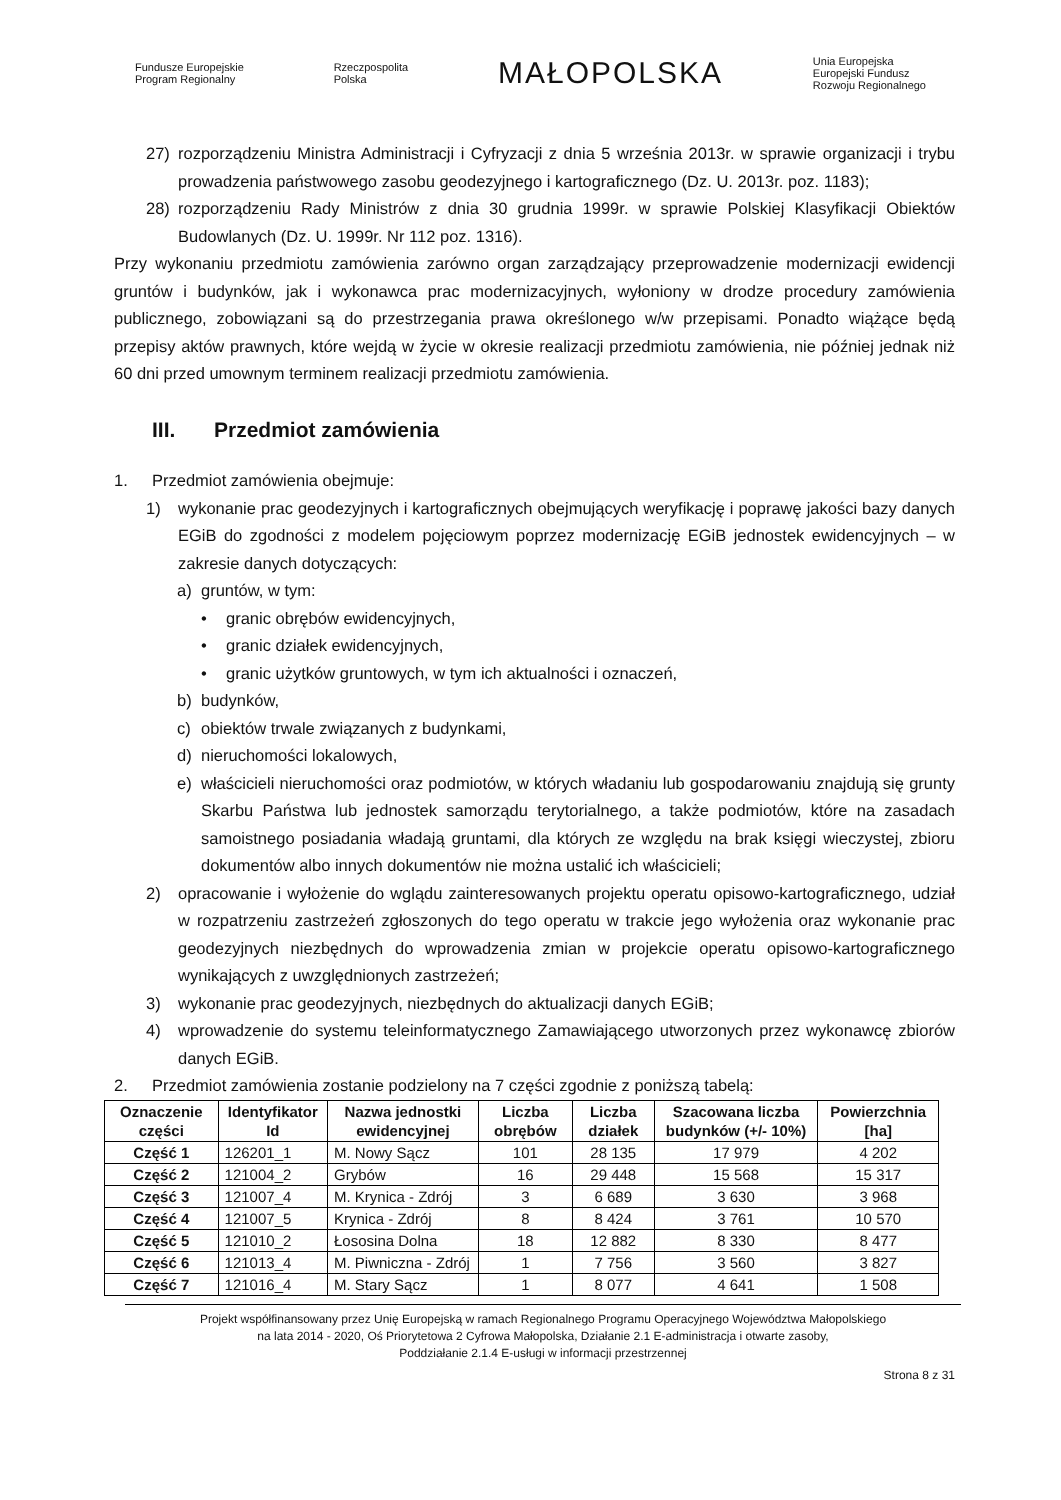Fundusze Europejskie
Program Regionalny
Rzeczpospolita
Polska
MAŁOPOLSKA
Unia Europejska
Europejski Fundusz
Rozwoju Regionalnego
27) rozporządzeniu Ministra Administracji i Cyfryzacji z dnia 5 września 2013r. w sprawie organizacji i trybu prowadzenia państwowego zasobu geodezyjnego i kartograficznego (Dz. U. 2013r. poz. 1183);
28) rozporządzeniu Rady Ministrów z dnia 30 grudnia 1999r. w sprawie Polskiej Klasyfikacji Obiektów Budowlanych (Dz. U. 1999r. Nr 112 poz. 1316).
Przy wykonaniu przedmiotu zamówienia zarówno organ zarządzający przeprowadzenie modernizacji ewidencji gruntów i budynków, jak i wykonawca prac modernizacyjnych, wyłoniony w drodze procedury zamówienia publicznego, zobowiązani są do przestrzegania prawa określonego w/w przepisami. Ponadto wiążące będą przepisy aktów prawnych, które wejdą w życie w okresie realizacji przedmiotu zamówienia, nie później jednak niż 60 dni przed umownym terminem realizacji przedmiotu zamówienia.
III. Przedmiot zamówienia
1. Przedmiot zamówienia obejmuje:
1) wykonanie prac geodezyjnych i kartograficznych obejmujących weryfikację i poprawę jakości bazy danych EGiB do zgodności z modelem pojęciowym poprzez modernizację EGiB jednostek ewidencyjnych – w zakresie danych dotyczących:
a) gruntów, w tym:
• granic obrębów ewidencyjnych,
• granic działek ewidencyjnych,
• granic użytków gruntowych, w tym ich aktualności i oznaczeń,
b) budynków,
c) obiektów trwale związanych z budynkami,
d) nieruchomości lokalowych,
e) właścicieli nieruchomości oraz podmiotów, w których władaniu lub gospodarowaniu znajdują się grunty Skarbu Państwa lub jednostek samorządu terytorialnego, a także podmiotów, które na zasadach samoistnego posiadania władają gruntami, dla których ze względu na brak księgi wieczystej, zbioru dokumentów albo innych dokumentów nie można ustalić ich właścicieli;
2) opracowanie i wyłożenie do wglądu zainteresowanych projektu operatu opisowo-kartograficznego, udział w rozpatrzeniu zastrzeżeń zgłoszonych do tego operatu w trakcie jego wyłożenia oraz wykonanie prac geodezyjnych niezbędnych do wprowadzenia zmian w projekcie operatu opisowo-kartograficznego wynikających z uwzględnionych zastrzeżeń;
3) wykonanie prac geodezyjnych, niezbędnych do aktualizacji danych EGiB;
4) wprowadzenie do systemu teleinformatycznego Zamawiającego utworzonych przez wykonawcę zbiorów danych EGiB.
2. Przedmiot zamówienia zostanie podzielony na 7 części zgodnie z poniższą tabelą:
| Oznaczenie części | Identyfikator Id | Nazwa jednostki ewidencyjnej | Liczba obrębów | Liczba działek | Szacowana liczba budynków (+/- 10%) | Powierzchnia [ha] |
| --- | --- | --- | --- | --- | --- | --- |
| Część 1 | 126201_1 | M. Nowy Sącz | 101 | 28 135 | 17 979 | 4 202 |
| Część 2 | 121004_2 | Grybów | 16 | 29 448 | 15 568 | 15 317 |
| Część 3 | 121007_4 | M. Krynica - Zdrój | 3 | 6 689 | 3 630 | 3 968 |
| Część 4 | 121007_5 | Krynica - Zdrój | 8 | 8 424 | 3 761 | 10 570 |
| Część 5 | 121010_2 | Łososina Dolna | 18 | 12 882 | 8 330 | 8 477 |
| Część 6 | 121013_4 | M. Piwniczna - Zdrój | 1 | 7 756 | 3 560 | 3 827 |
| Część 7 | 121016_4 | M. Stary Sącz | 1 | 8 077 | 4 641 | 1 508 |
Projekt współfinansowany przez Unię Europejską w ramach Regionalnego Programu Operacyjnego Województwa Małopolskiego
na lata 2014 - 2020, Oś Priorytetowa 2 Cyfrowa Małopolska, Działanie 2.1 E-administracja i otwarte zasoby,
Poddziałanie 2.1.4 E-usługi w informacji przestrzennej
Strona 8 z 31